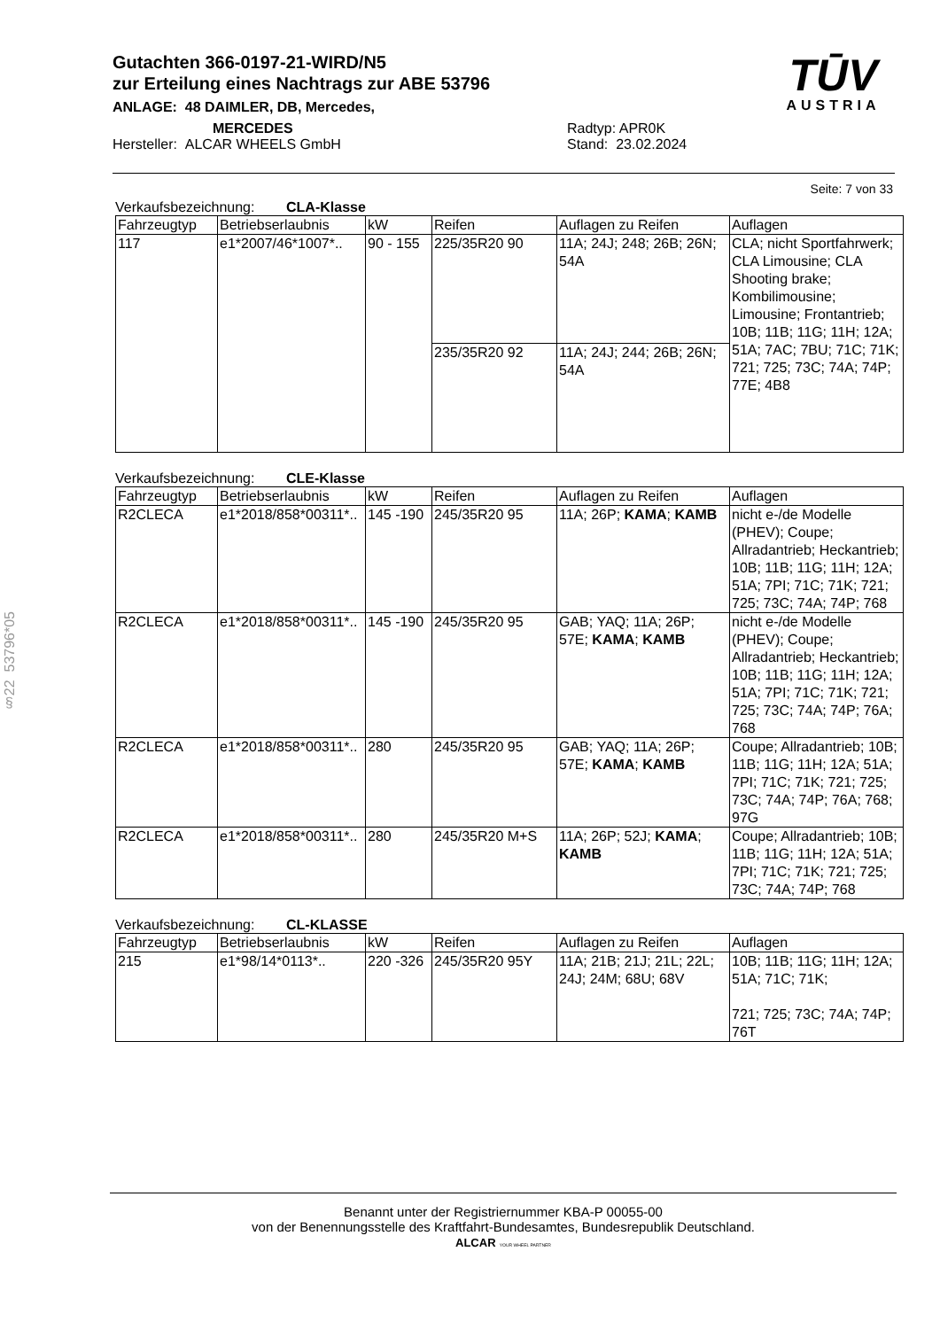Gutachten 366-0197-21-WIRD/N5
zur Erteilung eines Nachtrags zur ABE 53796
ANLAGE: 48 DAIMLER, DB, Mercedes,
MERCEDES
Hersteller: ALCAR WHEELS GmbH
Radtyp: APR0K
Stand: 23.02.2024
TŪV
AUSTRIA
§22 53796*05
Seite: 7 von 33
Verkaufsbezeichnung: CLA-Klasse
| Fahrzeugtyp | Betriebserlaubnis | kW | Reifen | Auflagen zu Reifen | Auflagen |
| --- | --- | --- | --- | --- | --- |
| 117 | e1*2007/46*1007*.. | 90 - 155 | 225/35R20 90 | 11A; 24J; 248; 26B; 26N; 54A | CLA; nicht Sportfahrwerk; CLA Limousine; CLA Shooting brake; Kombilimousine; Limousine; Frontantrieb; 10B; 11B; 11G; 11H; 12A; 51A; 7AC; 7BU; 71C; 71K; 721; 725; 73C; 74A; 74P; 77E; 4B8 |
| | | | 235/35R20 92 | 11A; 24J; 244; 26B; 26N; 54A | |
Verkaufsbezeichnung: CLE-Klasse
| Fahrzeugtyp | Betriebserlaubnis | kW | Reifen | Auflagen zu Reifen | Auflagen |
| --- | --- | --- | --- | --- | --- |
| R2CLECA | e1*2018/858*00311*.. | 145 -190 | 245/35R20 95 | 11A; 26P; KAMA ; KAMB | nicht e-/de Modelle (PHEV); Coupe; Allradantrieb; Heckantrieb; 10B; 11B; 11G; 11H; 12A; 51A; 7PI; 71C; 71K; 721; 725; 73C; 74A; 74P; 768 |
| R2CLECA | e1*2018/858*00311*.. | 145 -190 | 245/35R20 95 | GAB; YAQ; 11A; 26P; 57E; KAMA ; KAMB | nicht e-/de Modelle (PHEV); Coupe; Allradantrieb; Heckantrieb; 10B; 11B; 11G; 11H; 12A; 51A; 7PI; 71C; 71K; 721; 725; 73C; 74A; 74P; 76A; 768 |
| R2CLECA | e1*2018/858*00311*.. | 280 | 245/35R20 95 | GAB; YAQ; 11A; 26P; 57E; KAMA ; KAMB | Coupe; Allradantrieb; 10B; 11B; 11G; 11H; 12A; 51A; 7PI; 71C; 71K; 721; 725; 73C; 74A; 74P; 76A; 768; 97G |
| R2CLECA | e1*2018/858*00311*.. | 280 | 245/35R20 M+S | 11A; 26P; 52J; KAMA ; KAMB | Coupe; Allradantrieb; 10B; 11B; 11G; 11H; 12A; 51A; 7PI; 71C; 71K; 721; 725; 73C; 74A; 74P; 768 |
Verkaufsbezeichnung: CL-KLASSE
| Fahrzeugtyp | Betriebserlaubnis | kW | Reifen | Auflagen zu Reifen | Auflagen |
| --- | --- | --- | --- | --- | --- |
| 215 | e1*98/14*0113*.. | 220 -326 | 245/35R20 95Y | 11A; 21B; 21J; 21L; 22L; 24J; 24M; 68U; 68V | 10B; 11B; 11G; 11H; 12A; 51A; 71C; 71K; 721; 725; 73C; 74A; 74P; 76T |
Benannt unter der Registriernummer KBA-P 00055-00
von der Benennungsstelle des Kraftfahrt-Bundesamtes, Bundesrepublik Deutschland.
ALCAR YOUR WHEEL PARTNER